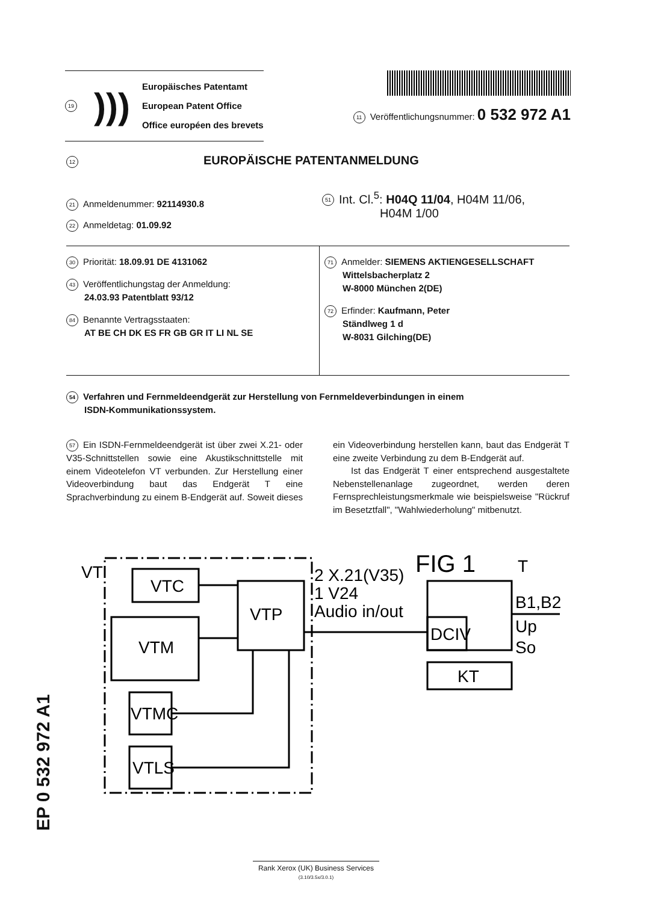19)))
Europäisches Patentamt
European Patent Office
Office européen des brevets
11 Veröffentlichungsnummer: 0 532 972 A1
12 EUROPÄISCHE PATENTANMELDUNG
21 Anmeldenummer: 92114930.8
22 Anmeldetag: 01.09.92
51 Int. Cl.<sup>5</sup>: H04Q 11/04, H04M 11/06,
H04M 1/00
30 Priorität: 18.09.91 DE 4131062
43 Veröffentlichungstag der Anmeldung:
24.03.93 Patentblatt 93/12
84 Benannte Vertragsstaaten:
AT BE CH DK ES FR GB GR IT LI NL SE
71 Anmelder: SIEMENS AKTIENGESELLSCHAFT
Wittelsbacherplatz 2
W-8000 München 2(DE)
72 Erfinder: Kaufmann, Peter
Ständlweg 1 d
W-8031 Gilching(DE)
54 Verfahren und Fernmeldeendgerät zur Herstellung von Fernmeldeverbindungen in einem
ISDN-Kommunikationssystem.
57 Ein ISDN-Fernmeldeendgerät ist über zwei X.21- oder V35-Schnittstellen sowie eine Akustikschnittstelle mit einem Videotelefon VT verbunden. Zur Herstellung einer Videoverbindung baut das Endgerät T eine Sprachverbindung zu einem B-Endgerät auf. Soweit dieses ein Videoverbindung herstellen kann, baut das Endgerät T eine zweite Verbindung zu dem B-Endgerät auf.
  Ist das Endgerät T einer entsprechend ausgestaltete Nebenstellenanlage zugeordnet, werden deren Fernsprechleistungsmerkmale wie beispielsweise "Rückruf im Besetztfall", "Wahlwiederholung" mitbenutzt.
VT
VTC
VTM
VTP
VTMC
VTLS
2 X.21(V35)
1 V24
Audio in/out
FIG 1
DCIV
KT
T
B1,B2
Up
So
EP 0 532 972 A1
Rank Xerox (UK) Business Services
(3.10/3.5x/3.0.1)